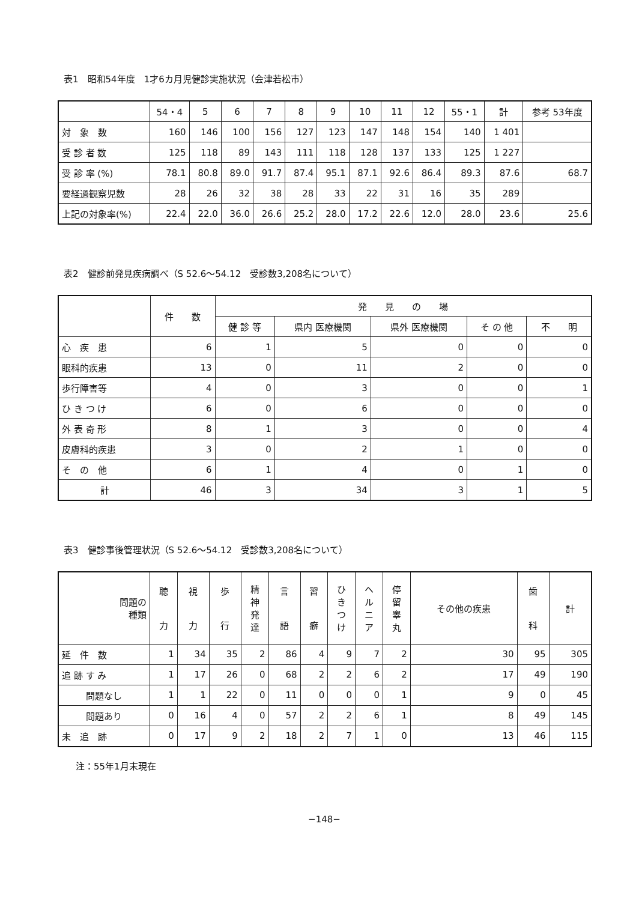表1　昭和54年度　1才6カ月児健診実施状況（会津若松市）
| | 54・4 | 5 | 6 | 7 | 8 | 9 | 10 | 11 | 12 | 55・1 | 計 | 参考 53年度 |
| --- | --- | --- | --- | --- | --- | --- | --- | --- | --- | --- | --- | --- |
| 対 象 数 | 160 | 146 | 100 | 156 | 127 | 123 | 147 | 148 | 154 | 140 | 1 401 | |
| 受 診 者 数 | 125 | 118 | 89 | 143 | 111 | 118 | 128 | 137 | 133 | 125 | 1 227 | |
| 受 診 率 (%) | 78.1 | 80.8 | 89.0 | 91.7 | 87.4 | 95.1 | 87.1 | 92.6 | 86.4 | 89.3 | 87.6 | 68.7 |
| 要経過観察児数 | 28 | 26 | 32 | 38 | 28 | 33 | 22 | 31 | 16 | 35 | 289 | |
| 上記の対象率(%) | 22.4 | 22.0 | 36.0 | 26.6 | 25.2 | 28.0 | 17.2 | 22.6 | 12.0 | 28.0 | 23.6 | 25.6 |
表2　健診前発見疾病調べ（S 52.6～54.12　受診数3,208名について）
| | 件 数 | 発 見 の 場 | | | | |
| --- | --- | --- | --- | --- | --- | --- |
| | | 健 診 等 | 県内 医療機関 | 県外 医療機関 | そ の 他 | 不 明 |
| 心 疾 患 | 6 | 1 | 5 | 0 | 0 | 0 |
| 眼科的疾患 | 13 | 0 | 11 | 2 | 0 | 0 |
| 歩行障害等 | 4 | 0 | 3 | 0 | 0 | 1 |
| ひ き つ け | 6 | 0 | 6 | 0 | 0 | 0 |
| 外 表 奇 形 | 8 | 1 | 3 | 0 | 0 | 4 |
| 皮膚科的疾患 | 3 | 0 | 2 | 1 | 0 | 0 |
| そ の 他 | 6 | 1 | 4 | 0 | 1 | 0 |
| 計 | 46 | 3 | 34 | 3 | 1 | 5 |
表3　健診事後管理状況（S 52.6～54.12　受診数3,208名について）
| 問題の 種類 | 聴 力 | 視 力 | 歩 行 | 精 神 発 達 | 言 語 | 習 癖 | ひ き つ け | ヘ ル ニ ア | 停 留 睾 丸 | その他の疾患 | 歯 科 | 計 |
| --- | --- | --- | --- | --- | --- | --- | --- | --- | --- | --- | --- | --- |
| 延 件 数 | 1 | 34 | 35 | 2 | 86 | 4 | 9 | 7 | 2 | 30 | 95 | 305 |
| 追 跡 す み | 1 | 17 | 26 | 0 | 68 | 2 | 2 | 6 | 2 | 17 | 49 | 190 |
| 問題なし | 1 | 1 | 22 | 0 | 11 | 0 | 0 | 0 | 1 | 9 | 0 | 45 |
| 問題あり | 0 | 16 | 4 | 0 | 57 | 2 | 2 | 6 | 1 | 8 | 49 | 145 |
| 未 追 跡 | 0 | 17 | 9 | 2 | 18 | 2 | 7 | 1 | 0 | 13 | 46 | 115 |
注：55年1月末現在
−148−